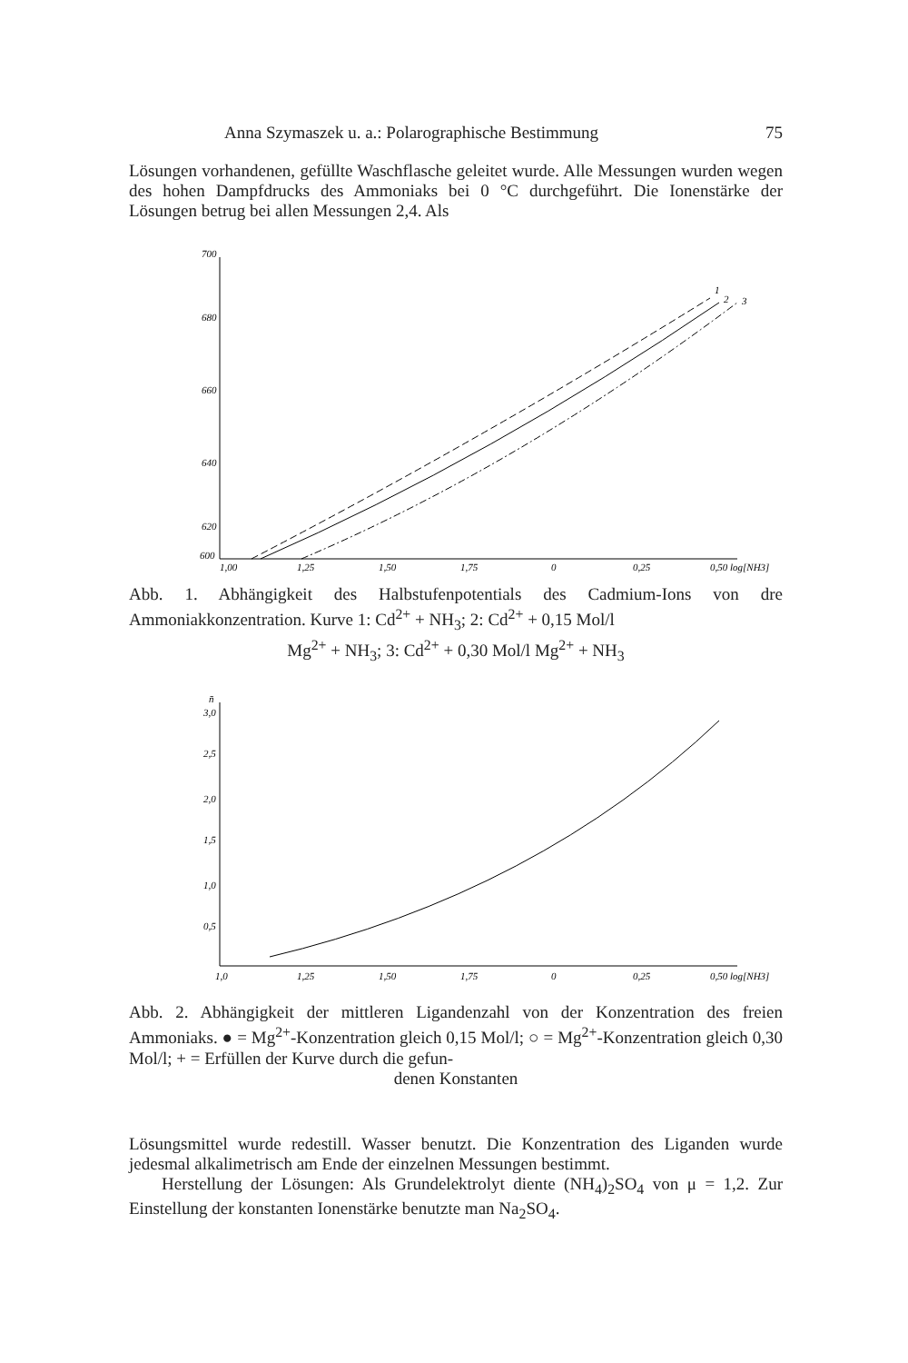Anna Szymaszek u. a.: Polarographische Bestimmung 75
Lösungen vorhandenen, gefüllte Waschflasche geleitet wurde. Alle Messungen wurden wegen des hohen Dampfdrucks des Ammoniaks bei 0 °C durchgeführt. Die Ionenstärke der Lösungen betrug bei allen Messungen 2,4. Als
700
680
660
640
620
600
1,00
1,25
1,50
1,75
0
0,25
0,50 log[NH3]
1
2
3
Abb. 1. Abhängigkeit des Halbstufenpotentials des Cadmium-Ions von dre Ammoniakkonzentration. Kurve 1: Cd<sup>2+</sup> + NH<sub>3</sub>; 2: Cd<sup>2+</sup> + 0,15 Mol/l
Mg<sup>2+</sup> + NH<sub>3</sub>; 3: Cd<sup>2+</sup> + 0,30 Mol/l Mg<sup>2+</sup> + NH<sub>3</sub>
n̄
3,0
2,5
2,0
1,5
1,0
0,5
1,0
1,25
1,50
1,75
0
0,25
0,50 log[NH3]
Abb. 2. Abhängigkeit der mittleren Ligandenzahl von der Konzentration des freien Ammoniaks. ● = Mg<sup>2+</sup>-Konzentration gleich 0,15 Mol/l; ○ = Mg<sup>2+</sup>-Konzentration gleich 0,30 Mol/l; + = Erfüllen der Kurve durch die gefun-
denen Konstanten
Lösungsmittel wurde redestill. Wasser benutzt. Die Konzentration des Liganden wurde jedesmal alkalimetrisch am Ende der einzelnen Messungen bestimmt.
Herstellung der Lösungen: Als Grundelektrolyt diente (NH<sub>4</sub>)<sub>2</sub>SO<sub>4</sub> von μ = 1,2. Zur Einstellung der konstanten Ionenstärke benutzte man Na<sub>2</sub>SO<sub>4</sub>.